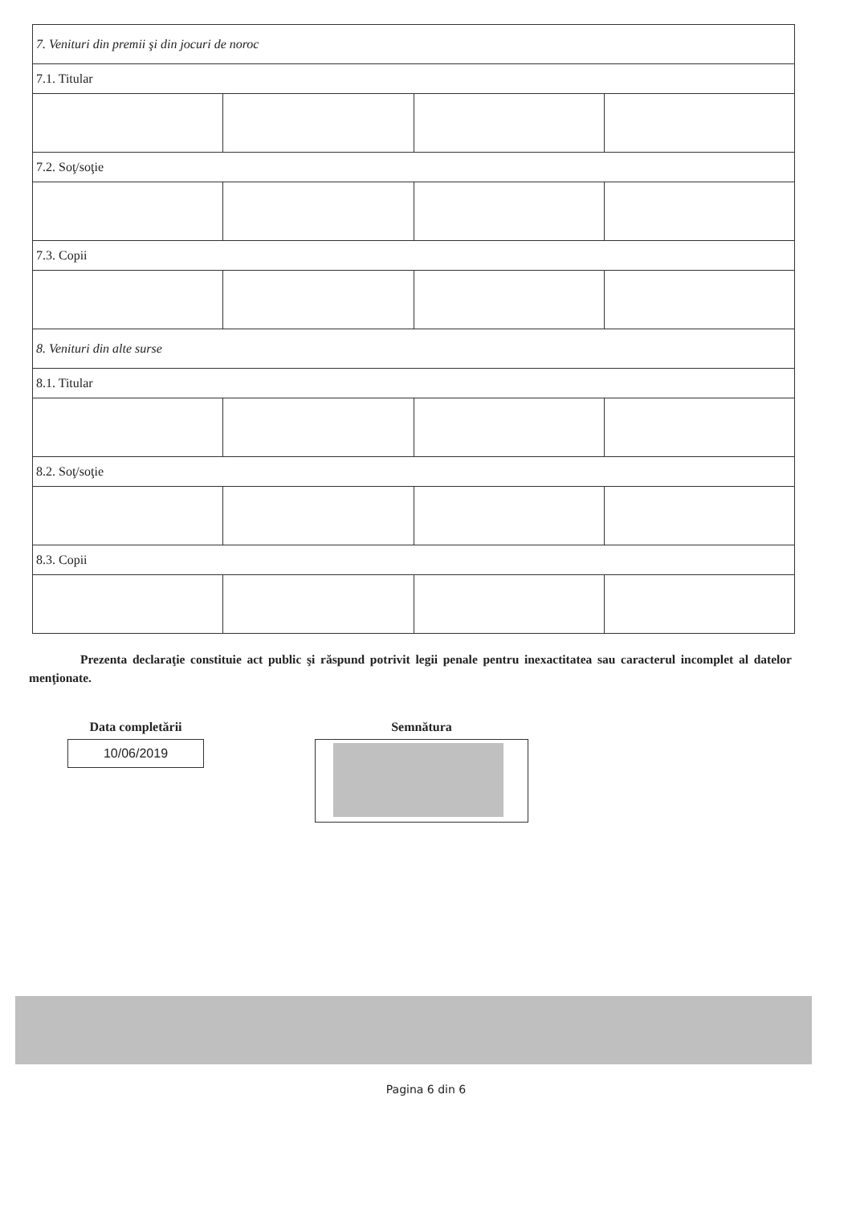| 7. Venituri din premii şi din jocuri de noroc | | | |
| 7.1. Titular | | | |
| 7.2. Soţ/soţie | | | |
| 7.3. Copii | | | |
| 8. Venituri din alte surse | | | |
| 8.1. Titular | | | |
| 8.2. Soţ/soţie | | | |
| 8.3. Copii | | | |
Prezenta declaraţie constituie act public şi răspund potrivit legii penale pentru inexactitatea sau caracterul incomplet al datelor menţionate.
Data completării
10/06/2019
Semnătura
Pagina 6 din 6